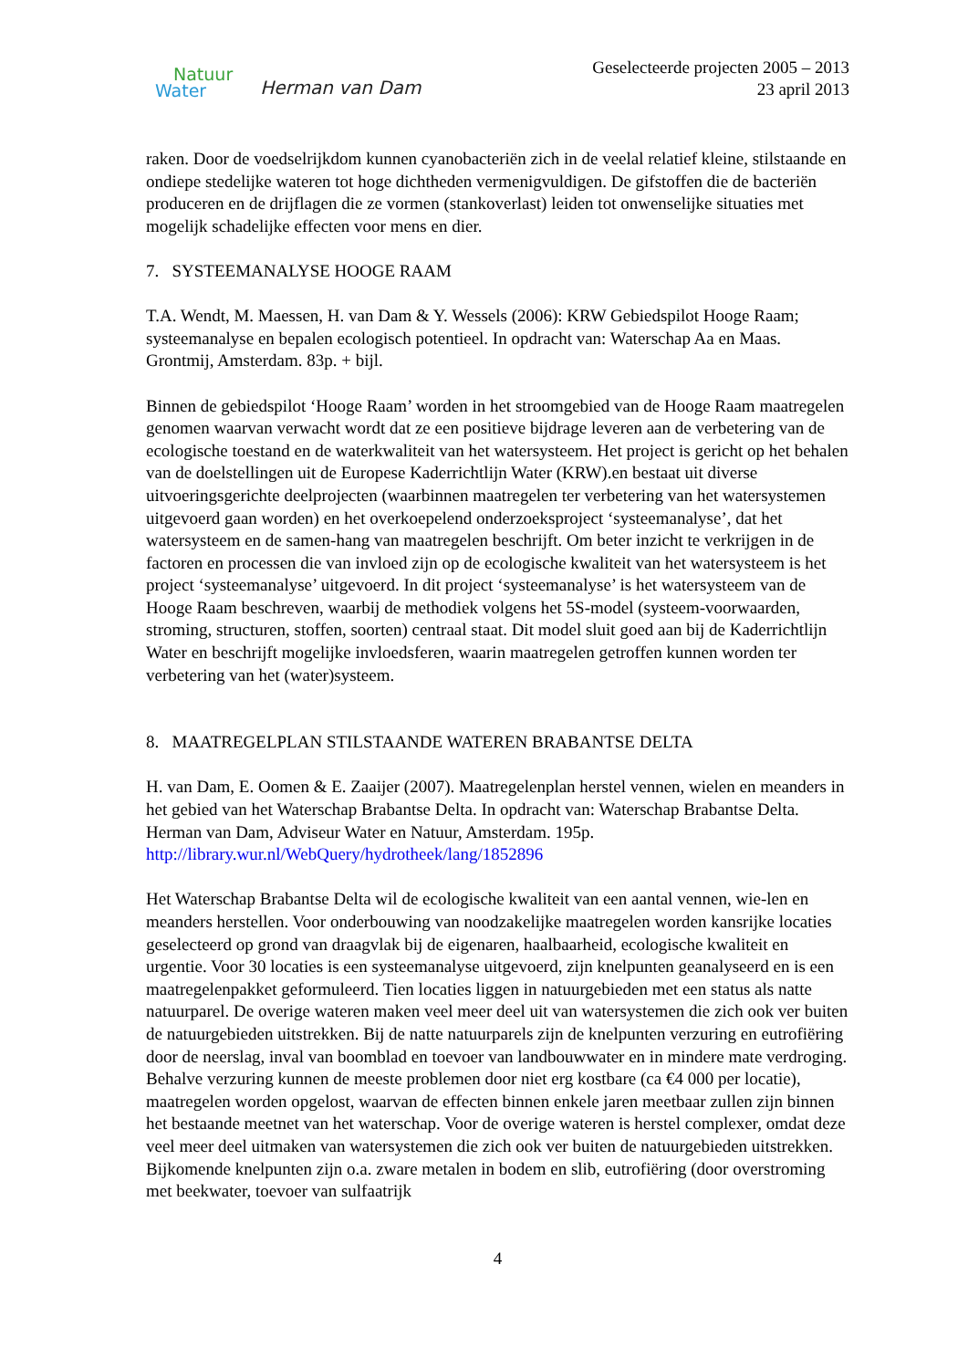Natuur
Water
Herman van Dam
Geselecteerde projecten 2005 – 2013
23 april 2013
raken. Door de voedselrijkdom kunnen cyanobacteriën zich in de veelal relatief kleine, stilstaande en ondiepe stedelijke wateren tot hoge dichtheden vermenigvuldigen. De gifstoffen die de bacteriën produceren en de drijflagen die ze vormen (stankoverlast) leiden tot onwenselijke situaties met mogelijk schadelijke effecten voor mens en dier.
7. SYSTEEMANALYSE HOOGE RAAM
T.A. Wendt, M. Maessen, H. van Dam & Y. Wessels (2006): KRW Gebiedspilot Hooge Raam; systeemanalyse en bepalen ecologisch potentieel. In opdracht van: Waterschap Aa en Maas. Grontmij, Amsterdam. 83p. + bijl.
Binnen de gebiedspilot ‘Hooge Raam’ worden in het stroomgebied van de Hooge Raam maatregelen genomen waarvan verwacht wordt dat ze een positieve bijdrage leveren aan de verbetering van de ecologische toestand en de waterkwaliteit van het watersysteem. Het project is gericht op het behalen van de doelstellingen uit de Europese Kaderrichtlijn Water (KRW).en bestaat uit diverse uitvoeringsgerichte deelprojecten (waarbinnen maatregelen ter verbetering van het watersystemen uitgevoerd gaan worden) en het overkoepelend onderzoeksproject ‘systeemanalyse’, dat het watersysteem en de samen-hang van maatregelen beschrijft. Om beter inzicht te verkrijgen in de factoren en processen die van invloed zijn op de ecologische kwaliteit van het watersysteem is het project ‘systeemanalyse’ uitgevoerd. In dit project ‘systeemanalyse’ is het watersysteem van de Hooge Raam beschreven, waarbij de methodiek volgens het 5S-model (systeem-voorwaarden, stroming, structuren, stoffen, soorten) centraal staat. Dit model sluit goed aan bij de Kaderrichtlijn Water en beschrijft mogelijke invloedsferen, waarin maatregelen getroffen kunnen worden ter verbetering van het (water)systeem.
8. MAATREGELPLAN STILSTAANDE WATEREN BRABANTSE DELTA
H. van Dam, E. Oomen & E. Zaaijer (2007). Maatregelenplan herstel vennen, wielen en meanders in het gebied van het Waterschap Brabantse Delta. In opdracht van: Waterschap Brabantse Delta. Herman van Dam, Adviseur Water en Natuur, Amsterdam. 195p. http://library.wur.nl/WebQuery/hydrotheek/lang/1852896
Het Waterschap Brabantse Delta wil de ecologische kwaliteit van een aantal vennen, wie-len en meanders herstellen. Voor onderbouwing van noodzakelijke maatregelen worden kansrijke locaties geselecteerd op grond van draagvlak bij de eigenaren, haalbaarheid, ecologische kwaliteit en urgentie. Voor 30 locaties is een systeemanalyse uitgevoerd, zijn knelpunten geanalyseerd en is een maatregelenpakket geformuleerd. Tien locaties liggen in natuurgebieden met een status als natte natuurparel. De overige wateren maken veel meer deel uit van watersystemen die zich ook ver buiten de natuurgebieden uitstrekken. Bij de natte natuurparels zijn de knelpunten verzuring en eutrofiëring door de neerslag, inval van boomblad en toevoer van landbouwwater en in mindere mate verdroging. Behalve verzuring kunnen de meeste problemen door niet erg kostbare (ca €4 000 per locatie), maatregelen worden opgelost, waarvan de effecten binnen enkele jaren meetbaar zullen zijn binnen het bestaande meetnet van het waterschap. Voor de overige wateren is herstel complexer, omdat deze veel meer deel uitmaken van watersystemen die zich ook ver buiten de natuurgebieden uitstrekken. Bijkomende knelpunten zijn o.a. zware metalen in bodem en slib, eutrofiëring (door overstroming met beekwater, toevoer van sulfaatrijk
4